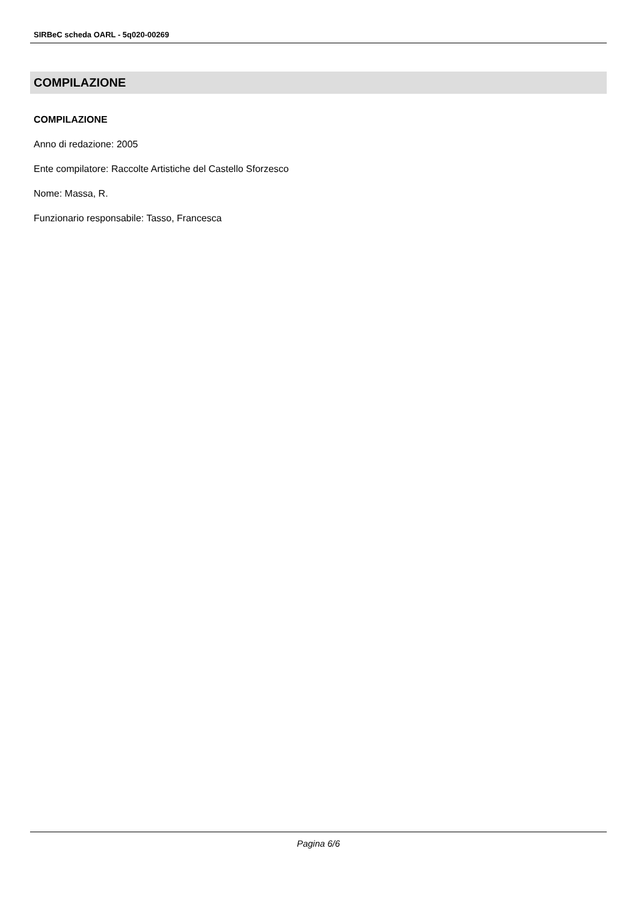SIRBeC scheda OARL - 5q020-00269
COMPILAZIONE
COMPILAZIONE
Anno di redazione: 2005
Ente compilatore: Raccolte Artistiche del Castello Sforzesco
Nome: Massa, R.
Funzionario responsabile: Tasso, Francesca
Pagina 6/6